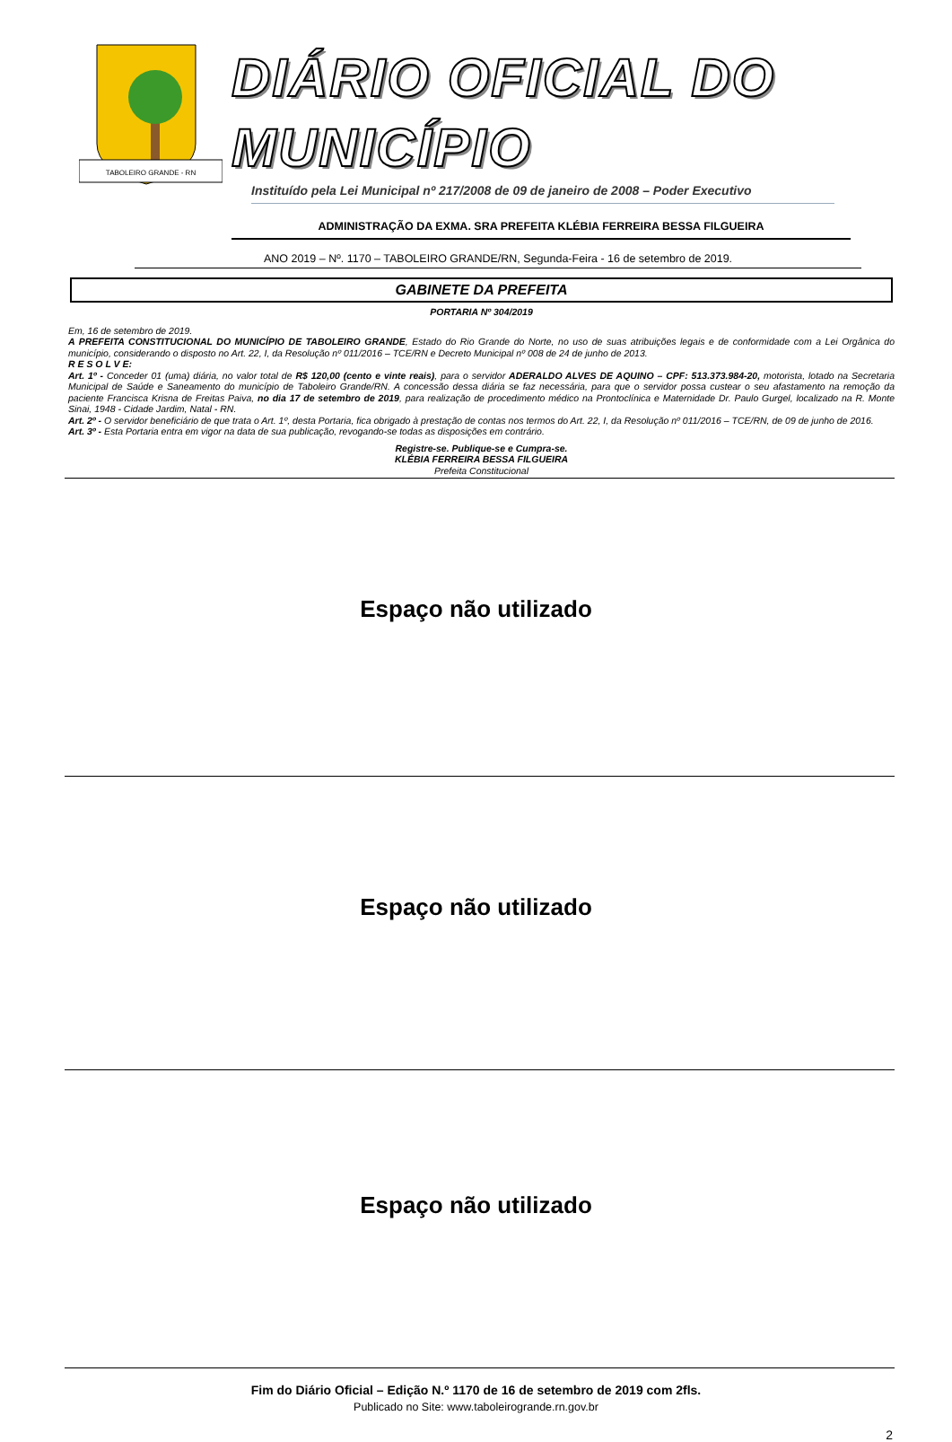TABOLEIRO GRANDE - RN
DIÁRIO OFICIAL DO MUNICÍPIO
Instituído pela Lei Municipal nº 217/2008 de 09 de janeiro de 2008 – Poder Executivo
ADMINISTRAÇÃO DA EXMA. SRA PREFEITA KLÉBIA FERREIRA BESSA FILGUEIRA
ANO 2019 – Nº. 1170 – TABOLEIRO GRANDE/RN, Segunda-Feira - 16 de setembro de 2019.
GABINETE DA PREFEITA
PORTARIA Nº 304/2019
Em, 16 de setembro de 2019.
A PREFEITA CONSTITUCIONAL DO MUNICÍPIO DE TABOLEIRO GRANDE, Estado do Rio Grande do Norte, no uso de suas atribuições legais e de conformidade com a Lei Orgânica do município, considerando o disposto no Art. 22, I, da Resolução nº 011/2016 – TCE/RN e Decreto Municipal nº 008 de 24 de junho de 2013.
R E S O L V E:
Art. 1º - Conceder 01 (uma) diária, no valor total de R$ 120,00 (cento e vinte reais), para o servidor ADERALDO ALVES DE AQUINO – CPF: 513.373.984-20, motorista, lotado na Secretaria Municipal de Saúde e Saneamento do município de Taboleiro Grande/RN. A concessão dessa diária se faz necessária, para que o servidor possa custear o seu afastamento na remoção da paciente Francisca Krisna de Freitas Paiva, no dia 17 de setembro de 2019, para realização de procedimento médico na Prontoclínica e Maternidade Dr. Paulo Gurgel, localizado na R. Monte Sinai, 1948 - Cidade Jardim, Natal - RN.
Art. 2º - O servidor beneficiário de que trata o Art. 1º, desta Portaria, fica obrigado à prestação de contas nos termos do Art. 22, I, da Resolução nº 011/2016 – TCE/RN, de 09 de junho de 2016.
Art. 3º - Esta Portaria entra em vigor na data de sua publicação, revogando-se todas as disposições em contrário.
Registre-se. Publique-se e Cumpra-se.
KLÉBIA FERREIRA BESSA FILGUEIRA
Prefeita Constitucional
Espaço não utilizado
Espaço não utilizado
Espaço não utilizado
Fim do Diário Oficial – Edição N.º 1170 de 16 de setembro de 2019 com 2fls.
Publicado no Site: www.taboleirogrande.rn.gov.br
2